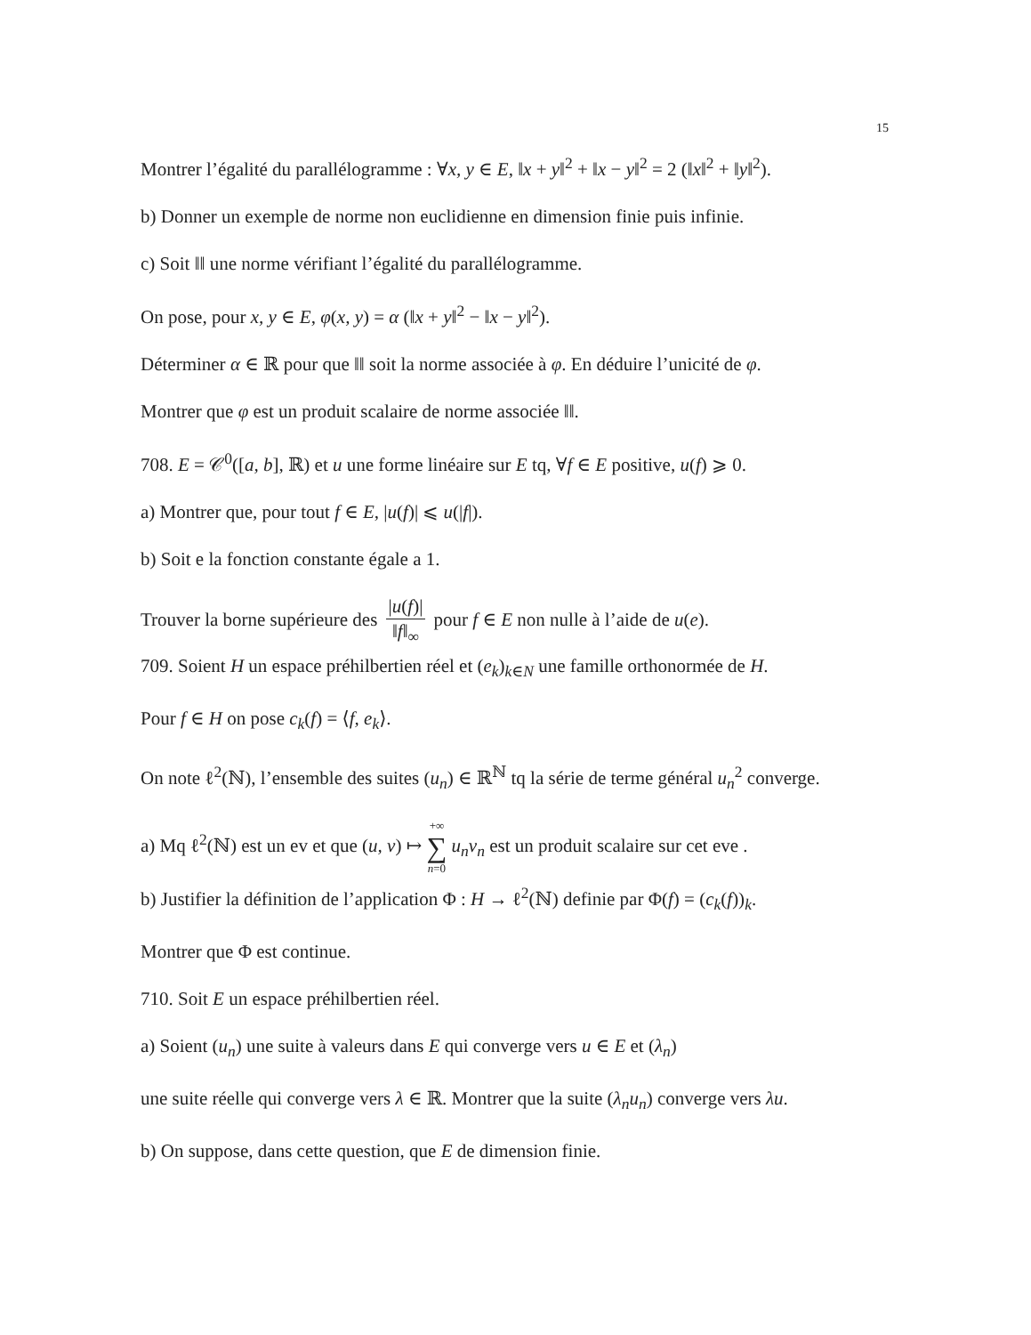15
Montrer l’égalité du parallélogramme : ∀x, y ∈ E, ‖x + y‖<sup>2</sup> + ‖x − y‖<sup>2</sup> = 2 (‖x‖<sup>2</sup> + ‖y‖<sup>2</sup>).
b) Donner un exemple de norme non euclidienne en dimension finie puis infinie.
c) Soit ‖‖ une norme vérifiant l’égalité du parallélogramme.
On pose, pour x, y ∈ E, φ(x, y) = α (‖x + y‖<sup>2</sup> − ‖x − y‖<sup>2</sup>).
Déterminer α ∈ ℝ pour que ‖‖ soit la norme associée à φ. En déduire l’unicité de φ.
Montrer que φ est un produit scalaire de norme associée ‖‖.
708. E = 𝒞<sup>0</sup>([a, b], ℝ) et u une forme linéaire sur E tq, ∀f ∈ E positive, u(f) ⩾ 0.
a) Montrer que, pour tout f ∈ E, |u(f)| ⩽ u(|f|).
b) Soit e la fonction constante égale a 1.
Trouver la borne supérieure des |u(f)| ‖f‖<sub>∞</sub> pour f ∈ E non nulle à l’aide de u(e).
709. Soient H un espace préhilbertien réel et (e<sub>k</sub>)<sub>k∈N</sub> une famille orthonormée de H.
Pour f ∈ H on pose c<sub>k</sub>(f) = ⟨f, e<sub>k</sub>⟩.
On note ℓ<sup>2</sup>(ℕ), l’ensemble des suites (u<sub>n</sub>) ∈ ℝ<sup>ℕ</sup> tq la série de terme général u<sub>n</sub><sup>2</sup> converge.
a) Mq ℓ<sup>2</sup>(ℕ) est un ev et que (u, v) ↦ +∞ ∑ n=0 u<sub>n</sub>v<sub>n</sub> est un produit scalaire sur cet eve .
b) Justifier la définition de l’application Φ : H → ℓ<sup>2</sup>(ℕ) definie par Φ(f) = (c<sub>k</sub>(f))<sub>k</sub>.
Montrer que Φ est continue.
710. Soit E un espace préhilbertien réel.
a) Soient (u<sub>n</sub>) une suite à valeurs dans E qui converge vers u ∈ E et (λ<sub>n</sub>)
une suite réelle qui converge vers λ ∈ ℝ. Montrer que la suite (λ<sub>n</sub>u<sub>n</sub>) converge vers λu.
b) On suppose, dans cette question, que E de dimension finie.